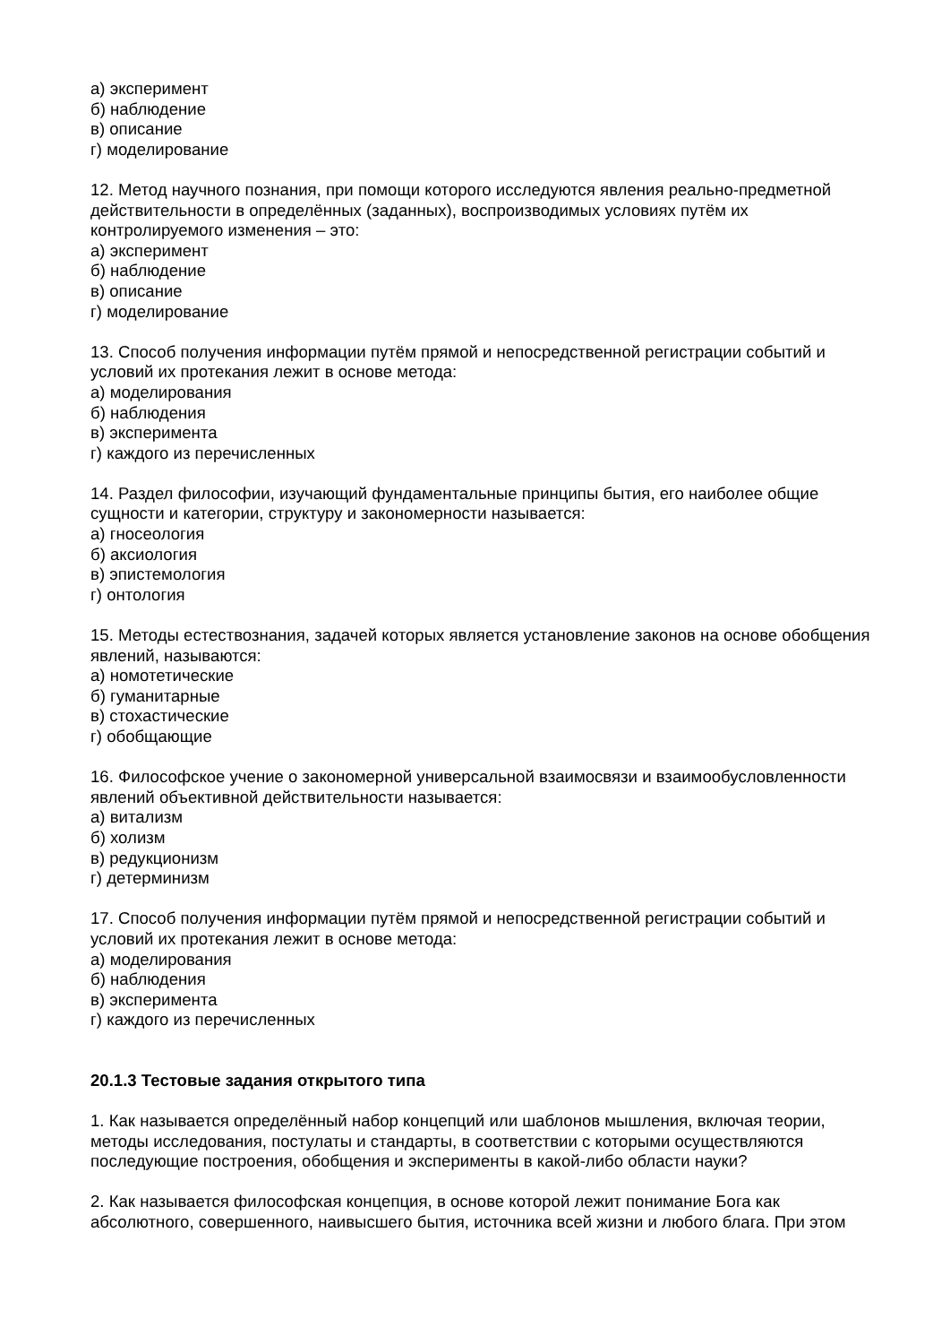а) эксперимент
б) наблюдение
в) описание
г) моделирование
12. Метод научного познания, при помощи которого исследуются явления реально-предметной действительности в определённых (заданных), воспроизводимых условиях путём их контролируемого изменения – это:
а) эксперимент
б) наблюдение
в) описание
г) моделирование
13. Способ получения информации путём прямой и непосредственной регистрации событий и условий их протекания лежит в основе метода:
а) моделирования
б) наблюдения
в) эксперимента
г) каждого из перечисленных
14. Раздел философии, изучающий фундаментальные принципы бытия, его наиболее общие сущности и категории, структуру и закономерности называется:
а) гносеология
б) аксиология
в) эпистемология
г) онтология
15. Методы естествознания, задачей которых является установление законов на основе обобщения явлений, называются:
а) номотетические
б) гуманитарные
в) стохастические
г) обобщающие
16. Философское учение о закономерной универсальной взаимосвязи и взаимообусловленности явлений объективной действительности называется:
а) витализм
б) холизм
в) редукционизм
г) детерминизм
17. Способ получения информации путём прямой и непосредственной регистрации событий и условий их протекания лежит в основе метода:
а) моделирования
б) наблюдения
в) эксперимента
г) каждого из перечисленных
20.1.3 Тестовые задания открытого типа
1. Как называется определённый набор концепций или шаблонов мышления, включая теории, методы исследования, постулаты и стандарты, в соответствии с которыми осуществляются последующие построения, обобщения и эксперименты в какой-либо области науки?
2. Как называется философская концепция, в основе которой лежит понимание Бога как абсолютного, совершенного, наивысшего бытия, источника всей жизни и любого блага. При этом